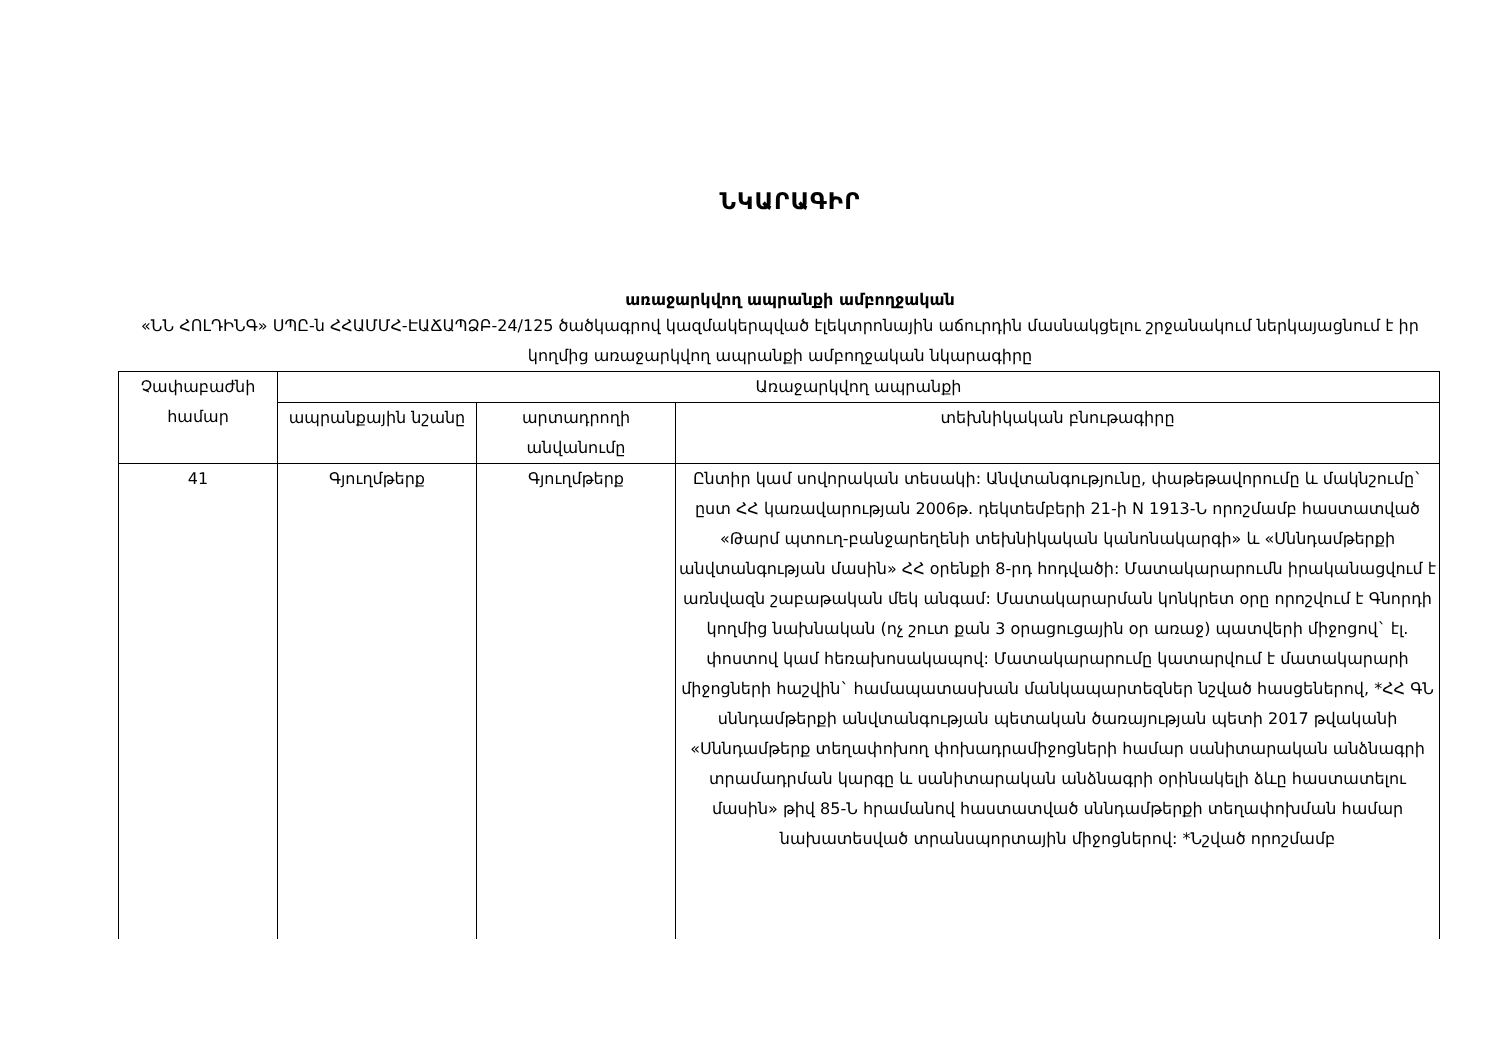ՆԿԱՐԱԳԻՐ
առաջարկվող ապրանքի ամբողջական
«ՆՆ ՀՈԼԴԻՆԳ» ՍՊԸ-ն ՀՀԱՄՄՀ-ԷԱՃԱՊՁԲ-24/125 ծածկագրով կազմակերպված էլեկտրոնային աճուրդին մասնակցելու շրջանակում ներկայացնում է իր կողմից առաջարկվող ապրանքի ամբողջական նկարագիրը
| Չափաբաժնի համար | Առաջարկվող ապրանքի | | |
| --- | --- | --- | --- |
| | ապրանքային նշանը | արտադրողի անվանումը | տեխնիկական բնութագիրը |
| 41 | Գյուղմթերք | Գյուղմթերք | Ընտիր կամ սովորական տեսակի: Անվտանգությունը, փաթեթավորումը և մակնշումը` ըստ ՀՀ կառավարության 2006թ. դեկտեմբերի 21-ի N 1913-Ն որոշմամբ հաստատված «Թարմ պտուղ-բանջարեղենի տեխնիկական կանոնակարգի» և «Սննդամթերքի անվտանգության մասին» ՀՀ օրենքի 8-րդ հոդվածի: Մատակարարումն իրականացվում է առնվազն շաբաթական մեկ անգամ: Մատակարարման կոնկրետ օրը որոշվում է Գնորդի կողմից նախնական (ոչ շուտ քան 3 օրացուցային օր առաջ) պատվերի միջոցով` էլ. փոստով կամ հեռախոսակապով: Մատակարարումը կատարվում է մատակարարի միջոցների հաշվին` համապատասխան մանկապարտեզներ նշված հասցեներով, *ՀՀ ԳՆ սննդամթերքի անվտանգության պետական ծառայության պետի 2017 թվականի «Սննդամթերք տեղափոխող փոխադրամիջոցների համար սանիտարական անձնագրի տրամադրման կարգը և սանիտարական անձնագրի օրինակելի ձևը հաստատելու մասին» թիվ 85-Ն հրամանով հաստատված սննդամթերքի տեղափոխման համար նախատեսված տրանսպորտային միջոցներով: *Նշված որոշմամբ |